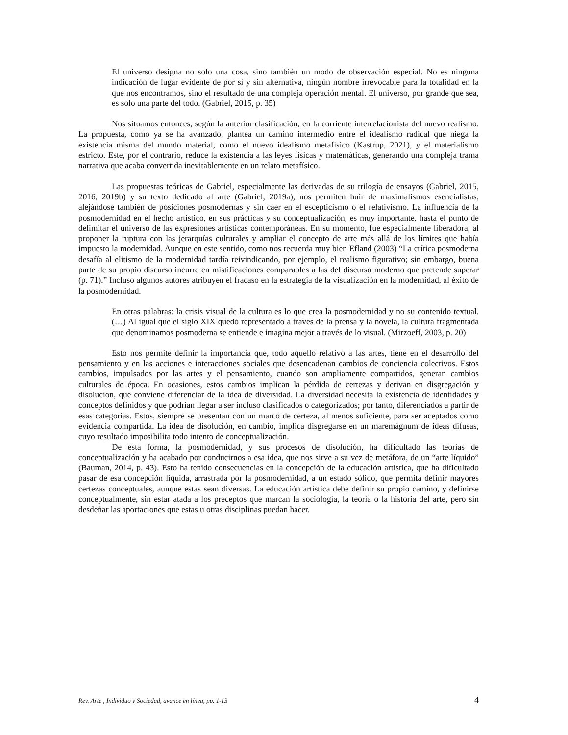El universo designa no solo una cosa, sino también un modo de observación especial. No es ninguna indicación de lugar evidente de por sí y sin alternativa, ningún nombre irrevocable para la totalidad en la que nos encontramos, sino el resultado de una compleja operación mental. El universo, por grande que sea, es solo una parte del todo. (Gabriel, 2015, p. 35)
Nos situamos entonces, según la anterior clasificación, en la corriente interrelacionista del nuevo realismo. La propuesta, como ya se ha avanzado, plantea un camino intermedio entre el idealismo radical que niega la existencia misma del mundo material, como el nuevo idealismo metafísico (Kastrup, 2021), y el materialismo estricto. Este, por el contrario, reduce la existencia a las leyes físicas y matemáticas, generando una compleja trama narrativa que acaba convertida inevitablemente en un relato metafísico.
Las propuestas teóricas de Gabriel, especialmente las derivadas de su trilogía de ensayos (Gabriel, 2015, 2016, 2019b) y su texto dedicado al arte (Gabriel, 2019a), nos permiten huir de maximalismos esencialistas, alejándose también de posiciones posmodernas y sin caer en el escepticismo o el relativismo. La influencia de la posmodernidad en el hecho artístico, en sus prácticas y su conceptualización, es muy importante, hasta el punto de delimitar el universo de las expresiones artísticas contemporáneas. En su momento, fue especialmente liberadora, al proponer la ruptura con las jerarquías culturales y ampliar el concepto de arte más allá de los límites que había impuesto la modernidad. Aunque en este sentido, como nos recuerda muy bien Efland (2003) “La crítica posmoderna desafía al elitismo de la modernidad tardía reivindicando, por ejemplo, el realismo figurativo; sin embargo, buena parte de su propio discurso incurre en mistificaciones comparables a las del discurso moderno que pretende superar (p. 71).” Incluso algunos autores atribuyen el fracaso en la estrategia de la visualización en la modernidad, al éxito de la posmodernidad.
En otras palabras: la crisis visual de la cultura es lo que crea la posmodernidad y no su contenido textual. (…) Al igual que el siglo XIX quedó representado a través de la prensa y la novela, la cultura fragmentada que denominamos posmoderna se entiende e imagina mejor a través de lo visual. (Mirzoeff, 2003, p. 20)
Esto nos permite definir la importancia que, todo aquello relativo a las artes, tiene en el desarrollo del pensamiento y en las acciones e interacciones sociales que desencadenan cambios de conciencia colectivos. Estos cambios, impulsados por las artes y el pensamiento, cuando son ampliamente compartidos, generan cambios culturales de época. En ocasiones, estos cambios implican la pérdida de certezas y derivan en disgregación y disolución, que conviene diferenciar de la idea de diversidad. La diversidad necesita la existencia de identidades y conceptos definidos y que podrían llegar a ser incluso clasificados o categorizados; por tanto, diferenciados a partir de esas categorías. Estos, siempre se presentan con un marco de certeza, al menos suficiente, para ser aceptados como evidencia compartida. La idea de disolución, en cambio, implica disgregarse en un maremágnum de ideas difusas, cuyo resultado imposibilita todo intento de conceptualización.
De esta forma, la posmodernidad, y sus procesos de disolución, ha dificultado las teorías de conceptualización y ha acabado por conducirnos a esa idea, que nos sirve a su vez de metáfora, de un “arte líquido” (Bauman, 2014, p. 43). Esto ha tenido consecuencias en la concepción de la educación artística, que ha dificultado pasar de esa concepción líquida, arrastrada por la posmodernidad, a un estado sólido, que permita definir mayores certezas conceptuales, aunque estas sean diversas. La educación artística debe definir su propio camino, y definirse conceptualmente, sin estar atada a los preceptos que marcan la sociología, la teoría o la historia del arte, pero sin desdeñar las aportaciones que estas u otras disciplinas puedan hacer.
Rev. Arte , Individuo y Sociedad, avance en línea, pp. 1-13 4